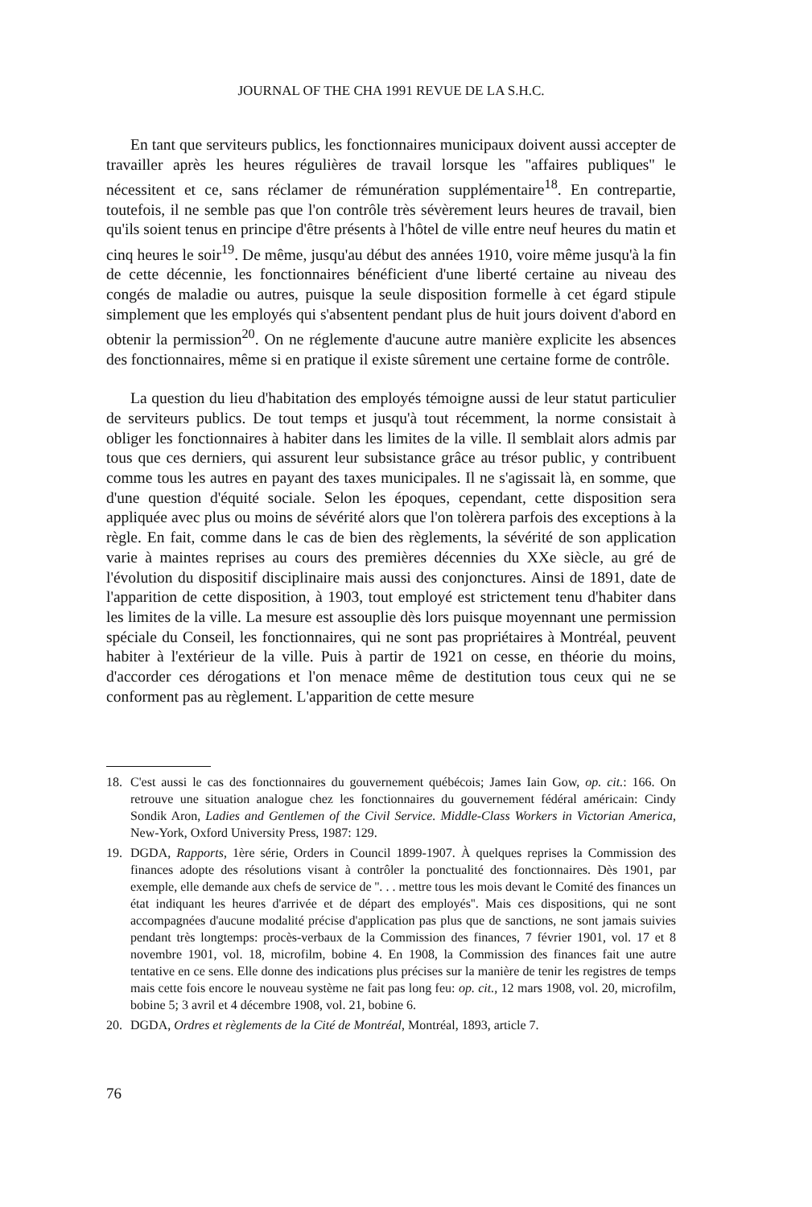JOURNAL OF THE CHA 1991 REVUE DE LA S.H.C.
En tant que serviteurs publics, les fonctionnaires municipaux doivent aussi accepter de travailler après les heures régulières de travail lorsque les ''affaires publiques'' le nécessitent et ce, sans réclamer de rémunération supplémentaire<sup>18</sup>. En contrepartie, toutefois, il ne semble pas que l'on contrôle très sévèrement leurs heures de travail, bien qu'ils soient tenus en principe d'être présents à l'hôtel de ville entre neuf heures du matin et cinq heures le soir<sup>19</sup>. De même, jusqu'au début des années 1910, voire même jusqu'à la fin de cette décennie, les fonctionnaires bénéficient d'une liberté certaine au niveau des congés de maladie ou autres, puisque la seule disposition formelle à cet égard stipule simplement que les employés qui s'absentent pendant plus de huit jours doivent d'abord en obtenir la permission<sup>20</sup>. On ne réglemente d'aucune autre manière explicite les absences des fonctionnaires, même si en pratique il existe sûrement une certaine forme de contrôle.
La question du lieu d'habitation des employés témoigne aussi de leur statut particulier de serviteurs publics. De tout temps et jusqu'à tout récemment, la norme consistait à obliger les fonctionnaires à habiter dans les limites de la ville. Il semblait alors admis par tous que ces derniers, qui assurent leur subsistance grâce au trésor public, y contribuent comme tous les autres en payant des taxes municipales. Il ne s'agissait là, en somme, que d'une question d'équité sociale. Selon les époques, cependant, cette disposition sera appliquée avec plus ou moins de sévérité alors que l'on tolèrera parfois des exceptions à la règle. En fait, comme dans le cas de bien des règlements, la sévérité de son application varie à maintes reprises au cours des premières décennies du XXe siècle, au gré de l'évolution du dispositif disciplinaire mais aussi des conjonctures. Ainsi de 1891, date de l'apparition de cette disposition, à 1903, tout employé est strictement tenu d'habiter dans les limites de la ville. La mesure est assouplie dès lors puisque moyennant une permission spéciale du Conseil, les fonctionnaires, qui ne sont pas propriétaires à Montréal, peuvent habiter à l'extérieur de la ville. Puis à partir de 1921 on cesse, en théorie du moins, d'accorder ces dérogations et l'on menace même de destitution tous ceux qui ne se conforment pas au règlement. L'apparition de cette mesure
18. C'est aussi le cas des fonctionnaires du gouvernement québécois; James Iain Gow, op. cit.: 166. On retrouve une situation analogue chez les fonctionnaires du gouvernement fédéral américain: Cindy Sondik Aron, Ladies and Gentlemen of the Civil Service. Middle-Class Workers in Victorian America, New-York, Oxford University Press, 1987: 129.
19. DGDA, Rapports, 1ère série, Orders in Council 1899-1907. À quelques reprises la Commission des finances adopte des résolutions visant à contrôler la ponctualité des fonctionnaires. Dès 1901, par exemple, elle demande aux chefs de service de ''. . . mettre tous les mois devant le Comité des finances un état indiquant les heures d'arrivée et de départ des employés''. Mais ces dispositions, qui ne sont accompagnées d'aucune modalité précise d'application pas plus que de sanctions, ne sont jamais suivies pendant très longtemps: procès-verbaux de la Commission des finances, 7 février 1901, vol. 17 et 8 novembre 1901, vol. 18, microfilm, bobine 4. En 1908, la Commission des finances fait une autre tentative en ce sens. Elle donne des indications plus précises sur la manière de tenir les registres de temps mais cette fois encore le nouveau système ne fait pas long feu: op. cit., 12 mars 1908, vol. 20, microfilm, bobine 5; 3 avril et 4 décembre 1908, vol. 21, bobine 6.
20. DGDA, Ordres et règlements de la Cité de Montréal, Montréal, 1893, article 7.
76